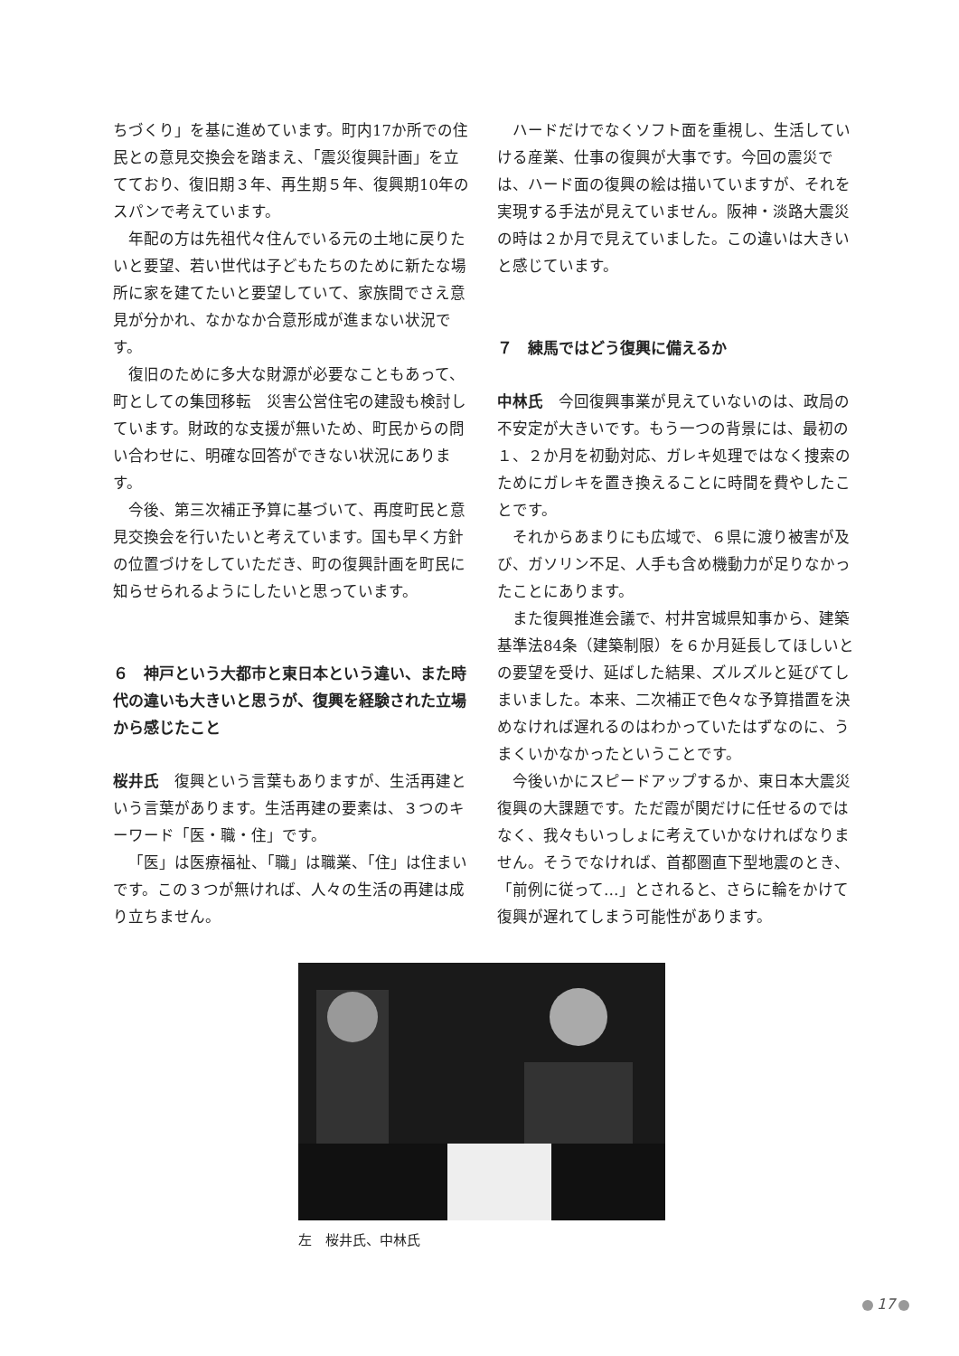ちづくり」を基に進めています。町内17か所での住民との意見交換会を踏まえ、「震災復興計画」を立てており、復旧期３年、再生期５年、復興期10年のスパンで考えています。
年配の方は先祖代々住んでいる元の土地に戻りたいと要望、若い世代は子どもたちのために新たな場所に家を建てたいと要望していて、家族間でさえ意見が分かれ、なかなか合意形成が進まない状況です。
復旧のために多大な財源が必要なこともあって、町としての集団移転　災害公営住宅の建設も検討しています。財政的な支援が無いため、町民からの問い合わせに、明確な回答ができない状況にあります。
今後、第三次補正予算に基づいて、再度町民と意見交換会を行いたいと考えています。国も早く方針の位置づけをしていただき、町の復興計画を町民に知らせられるようにしたいと思っています。
６　神戸という大都市と東日本という違い、また時代の違いも大きいと思うが、復興を経験された立場から感じたこと
桜井氏　復興という言葉もありますが、生活再建という言葉があります。生活再建の要素は、３つのキーワード「医・職・住」です。
「医」は医療福祉、「職」は職業、「住」は住まいです。この３つが無ければ、人々の生活の再建は成り立ちません。
ハードだけでなくソフト面を重視し、生活していける産業、仕事の復興が大事です。今回の震災では、ハード面の復興の絵は描いていますが、それを実現する手法が見えていません。阪神・淡路大震災の時は２か月で見えていました。この違いは大きいと感じています。
７　練馬ではどう復興に備えるか
中林氏　今回復興事業が見えていないのは、政局の不安定が大きいです。もう一つの背景には、最初の１、２か月を初動対応、ガレキ処理ではなく捜索のためにガレキを置き換えることに時間を費やしたことです。
それからあまりにも広域で、６県に渡り被害が及び、ガソリン不足、人手も含め機動力が足りなかったことにあります。
また復興推進会議で、村井宮城県知事から、建築基準法84条（建築制限）を６か月延長してほしいとの要望を受け、延ばした結果、ズルズルと延びてしまいました。本来、二次補正で色々な予算措置を決めなければ遅れるのはわかっていたはずなのに、うまくいかなかったということです。
今後いかにスピードアップするか、東日本大震災復興の大課題です。ただ霞が関だけに任せるのではなく、我々もいっしょに考えていかなければなりません。そうでなければ、首都圏直下型地震のとき、「前例に従って…」とされると、さらに輪をかけて復興が遅れてしまう可能性があります。
左　桜井氏、中林氏
17